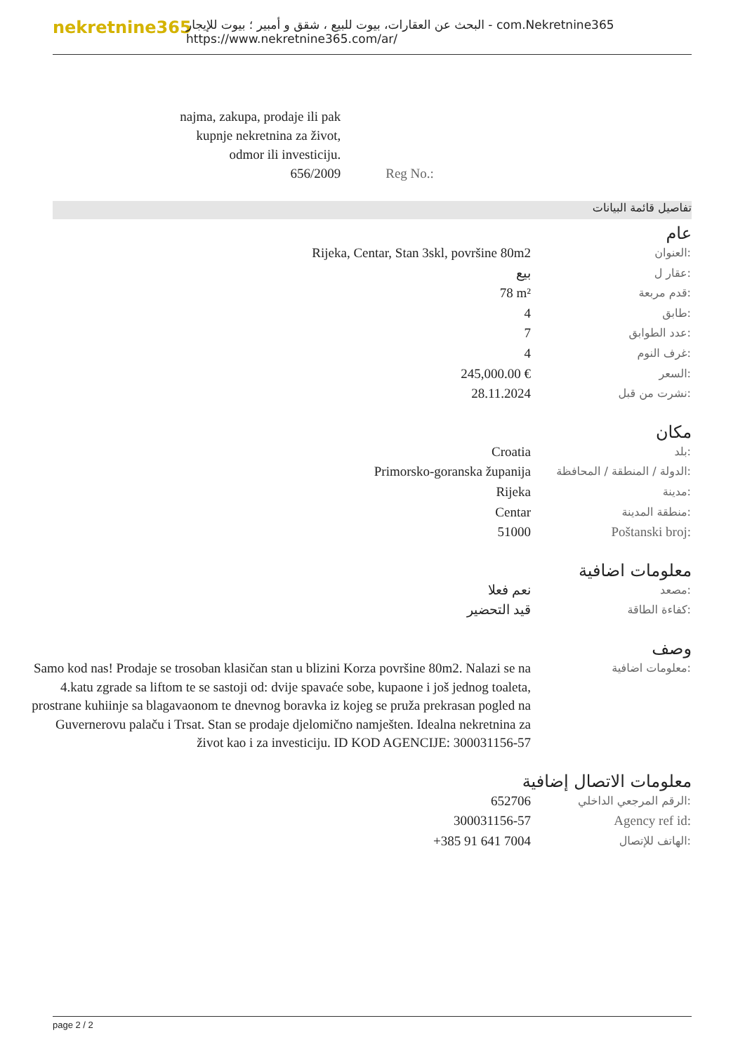nekretnine365
البحث عن العقارات، بيوت للبيع ، شقق و أمبير ؛ بيوت للإيجار - com.Nekretnine365
https://www.nekretnine365.com/ar/
| najma, zakupa, prodaje ili pak kupnje nekretnina za život, odmor ili investiciju. 656/2009 | Reg No.: |
تفاصيل قائمة البيانات
عام
| Rijeka, Centar, Stan 3skl, površine 80m2 | العنوان: |
| بيع | عقار ل: |
| 78 m² | قدم مربعة: |
| 4 | طابق: |
| 7 | عدد الطوابق: |
| 4 | غرف النوم: |
| 245,000.00 € | السعر: |
| 28.11.2024 | نشرت من قبل: |
مكان
| Croatia | بلد: |
| Primorsko-goranska županija | الدولة / المنطقة / المحافظة: |
| Rijeka | مدينة: |
| Centar | منطقة المدينة: |
| 51000 | Poštanski broj: |
معلومات اضافية
| نعم فعلا | مصعد: |
| قيد التحضير | كفاءة الطاقة: |
وصف
| Samo kod nas! Prodaje se trosoban klasičan stan u blizini Korza površine 80m2. Nalazi se na 4.katu zgrade sa liftom te se sastoji od: dvije spavaće sobe, kupaone i još jednog toaleta, prostrane kuhiinje sa blagavaonom te dnevnog boravka iz kojeg se pruža prekrasan pogled na Guvernerovu palaču i Trsat. Stan se prodaje djelomično namješten. Idealna nekretnina za život kao i za investiciju. ID KOD AGENCIJE: 300031156-57 | معلومات اضافية: |
معلومات الاتصال إضافية
| 652706 | الرقم المرجعي الداخلي: |
| 300031156-57 | Agency ref id: |
| +385 91 641 7004 | الهاتف للإتصال: |
page 2 / 2